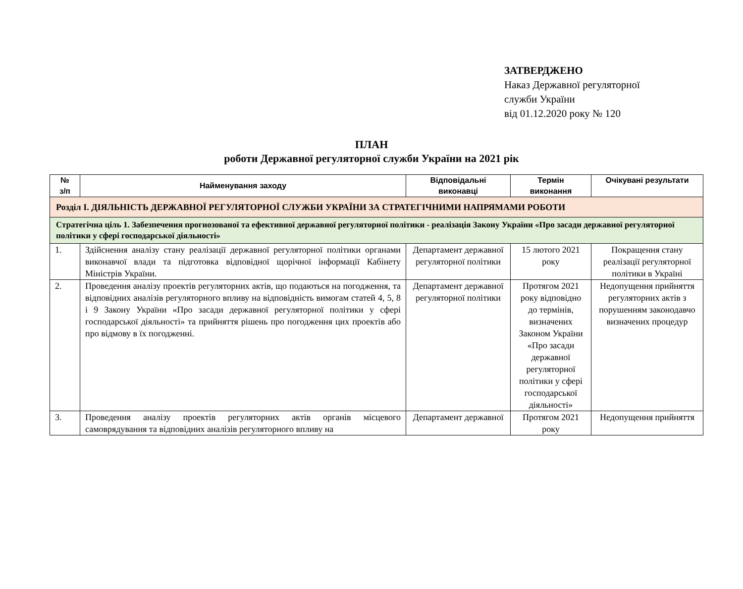ЗАТВЕРДЖЕНО
Наказ Державної регуляторної
служби України
від 01.12.2020 року № 120
ПЛАН
роботи Державної регуляторної служби України на 2021 рік
| № з/п | Найменування заходу | Відповідальні виконавці | Термін виконання | Очікувані результати |
| --- | --- | --- | --- | --- |
| Розділ І. ДІЯЛЬНІСТЬ ДЕРЖАВНОЇ РЕГУЛЯТОРНОЇ СЛУЖБИ УКРАЇНИ ЗА СТРАТЕГІЧНИМИ НАПРЯМАМИ РОБОТИ | | | | |
| Стратегічна ціль 1. Забезпечення прогнозованої та ефективної державної регуляторної політики - реалізація Закону України «Про засади державної регуляторної політики у сфері господарської діяльності» | | | | |
| 1. | Здійснення аналізу стану реалізації державної регуляторної політики органами виконавчої влади та підготовка відповідної щорічної інформації Кабінету Міністрів України. | Департамент державної регуляторної політики | 15 лютого 2021 року | Покращення стану реалізації регуляторної політики в Україні |
| 2. | Проведення аналізу проектів регуляторних актів, що подаються на погодження, та відповідних аналізів регуляторного впливу на відповідність вимогам статей 4, 5, 8 і 9 Закону України «Про засади державної регуляторної політики у сфері господарської діяльності» та прийняття рішень про погодження цих проектів або про відмову в їх погодженні. | Департамент державної регуляторної політики | Протягом 2021 року відповідно до термінів, визначених Законом України «Про засади державної регуляторної політики у сфері господарської діяльності» | Недопущення прийняття регуляторних актів з порушенням законодавчо визначених процедур |
| 3. | Проведення аналізу проектів регуляторних актів органів місцевого самоврядування та відповідних аналізів регуляторного впливу на | Департамент державної | Протягом 2021 року | Недопущення прийняття |